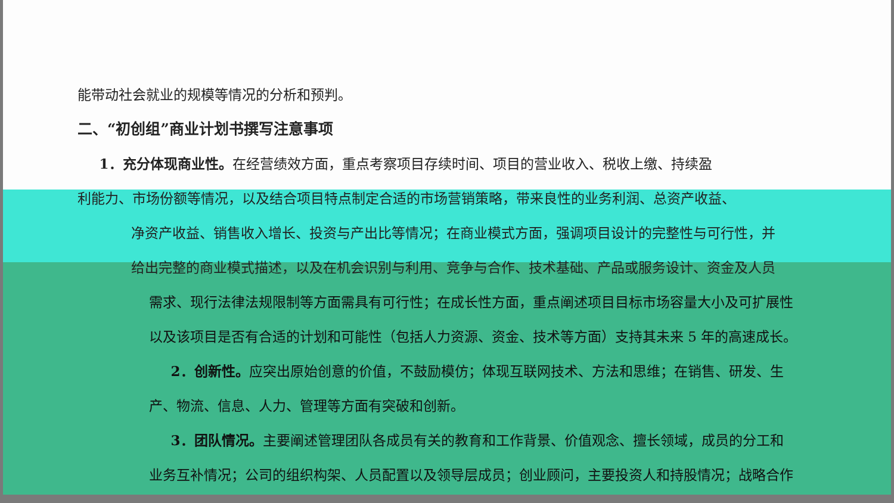能带动社会就业的规模等情况的分析和预判。
二、“初创组”商业计划书撰写注意事项
1．充分体现商业性。在经营绩效方面，重点考察项目存续时间、项目的营业收入、税收上缴、持续盈
利能力、市场份额等情况，以及结合项目特点制定合适的市场营销策略，带来良性的业务利润、总资产收益、
净资产收益、销售收入增长、投资与产出比等情况；在商业模式方面，强调项目设计的完整性与可行性，并
给出完整的商业模式描述，以及在机会识别与利用、竞争与合作、技术基础、产品或服务设计、资金及人员
需求、现行法律法规限制等方面需具有可行性；在成长性方面，重点阐述项目目标市场容量大小及可扩展性
以及该项目是否有合适的计划和可能性（包括人力资源、资金、技术等方面）支持其未来 5 年的高速成长。
2．创新性。应突出原始创意的价值，不鼓励模仿；体现互联网技术、方法和思维；在销售、研发、生
产、物流、信息、人力、管理等方面有突破和创新。
3．团队情况。主要阐述管理团队各成员有关的教育和工作背景、价值观念、擅长领域，成员的分工和
业务互补情况；公司的组织构架、人员配置以及领导层成员；创业顾问，主要投资人和持股情况；战略合作